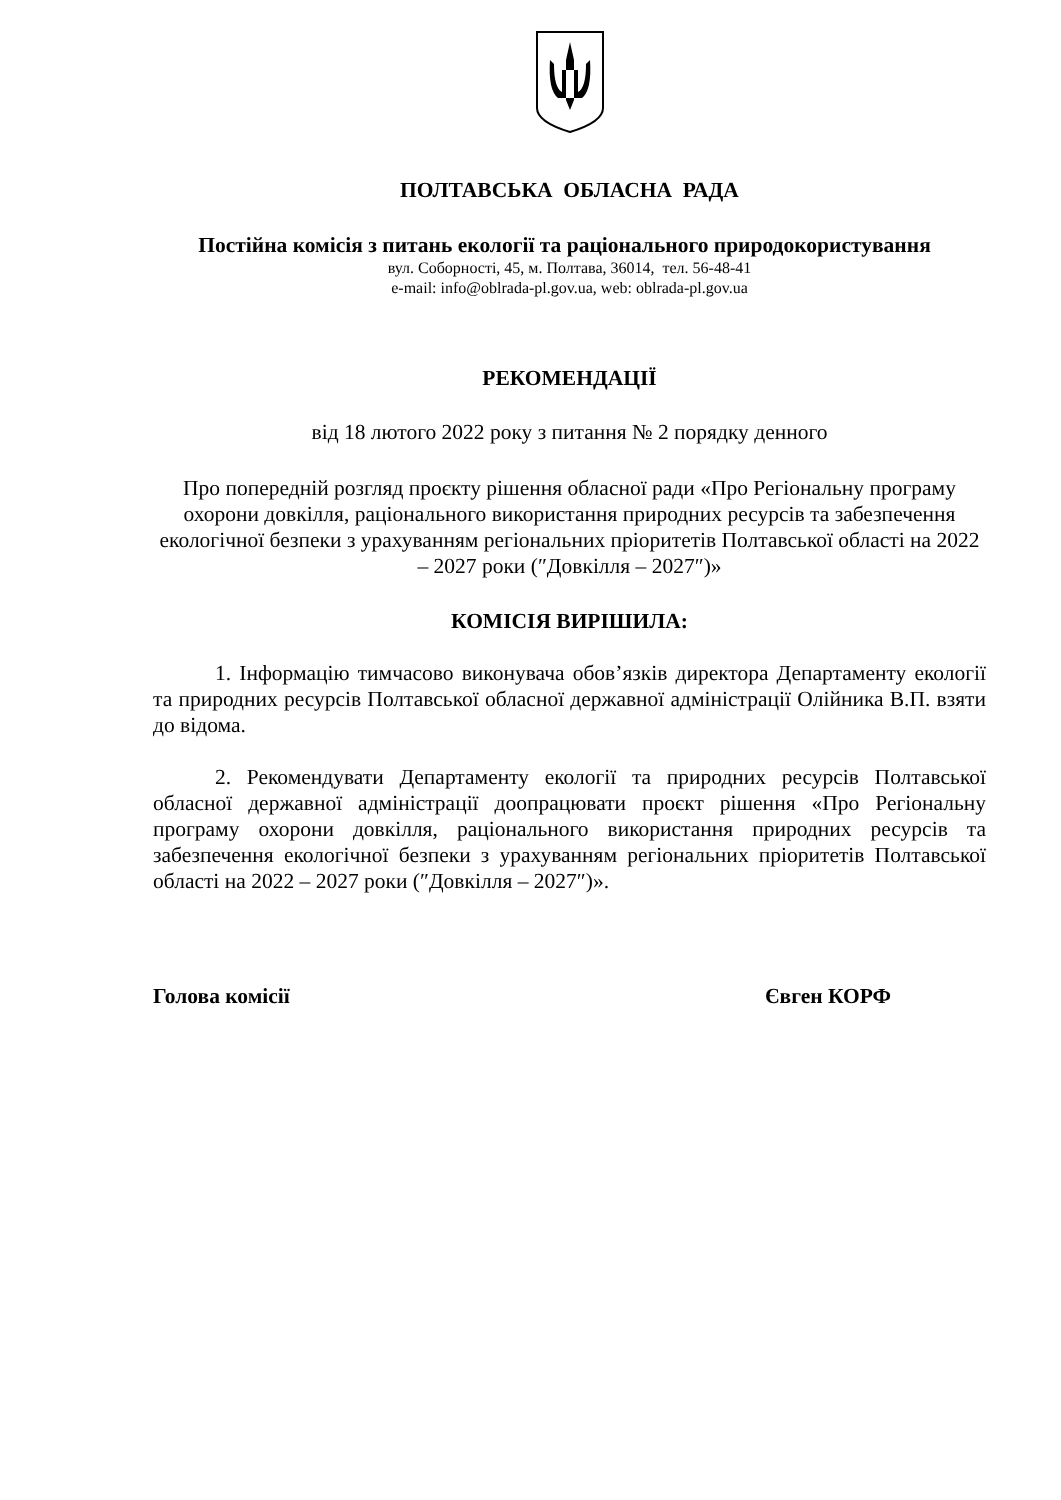ПОЛТАВСЬКА ОБЛАСНА РАДА
Постійна комісія з питань екології та раціонального природокористування
вул. Соборності, 45, м. Полтава, 36014, тел. 56-48-41
e-mail: info@oblrada-pl.gov.ua, web: oblrada-pl.gov.ua
РЕКОМЕНДАЦІЇ
від 18 лютого 2022 року з питання № 2 порядку денного
Про попередній розгляд проєкту рішення обласної ради «Про Регіональну програму охорони довкілля, раціонального використання природних ресурсів та забезпечення екологічної безпеки з урахуванням регіональних пріоритетів Полтавської області на 2022 – 2027 роки (″Довкілля – 2027″)»
КОМІСІЯ ВИРІШИЛА:
1. Інформацію тимчасово виконувача обов’язків директора Департаменту екології та природних ресурсів Полтавської обласної державної адміністрації Олійника В.П. взяти до відома.
2. Рекомендувати Департаменту екології та природних ресурсів Полтавської обласної державної адміністрації доопрацювати проєкт рішення «Про Регіональну програму охорони довкілля, раціонального використання природних ресурсів та забезпечення екологічної безпеки з урахуванням регіональних пріоритетів Полтавської області на 2022 – 2027 роки (″Довкілля – 2027″)».
Голова комісії Євген КОРФ